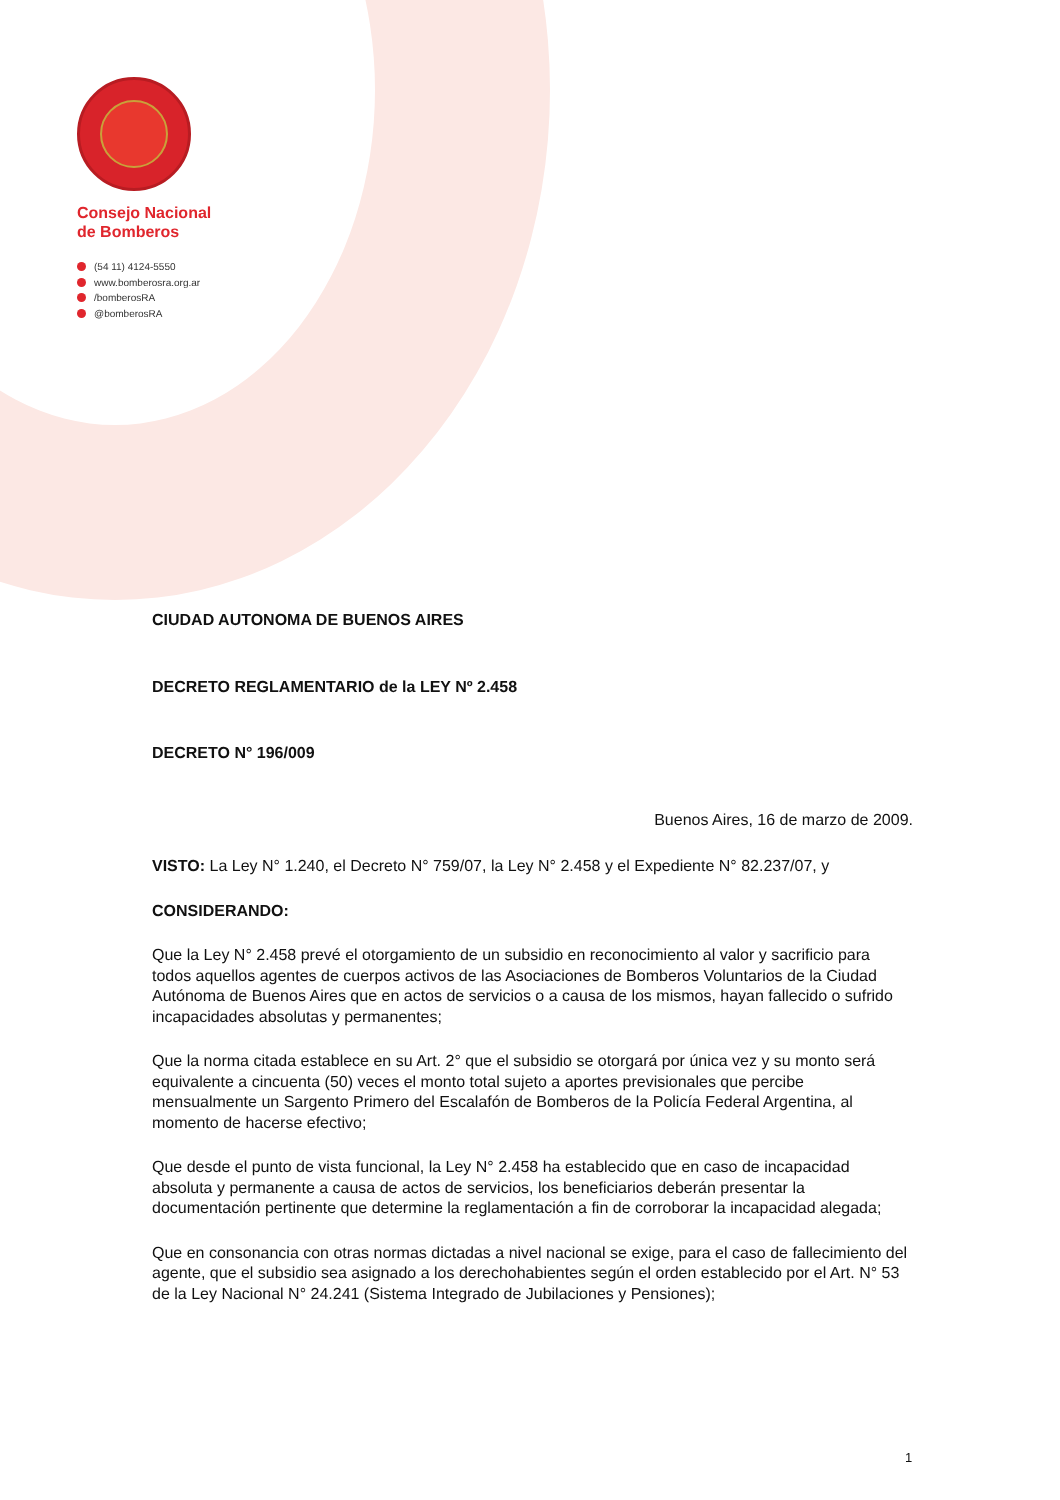Consejo Nacional
de Bomberos
(54 11) 4124-5550
www.bomberosra.org.ar
/bomberosRA
@bomberosRA
CIUDAD AUTONOMA DE BUENOS AIRES
DECRETO REGLAMENTARIO de la LEY Nº 2.458
DECRETO N° 196/009
Buenos Aires, 16 de marzo de 2009.
VISTO: La Ley N° 1.240, el Decreto N° 759/07, la Ley N° 2.458 y el Expediente N° 82.237/07, y
CONSIDERANDO:
Que la Ley N° 2.458 prevé el otorgamiento de un subsidio en reconocimiento al valor y sacrificio para todos aquellos agentes de cuerpos activos de las Asociaciones de Bomberos Voluntarios de la Ciudad Autónoma de Buenos Aires que en actos de servicios o a causa de los mismos, hayan fallecido o sufrido incapacidades absolutas y permanentes;
Que la norma citada establece en su Art. 2° que el subsidio se otorgará por única vez y su monto será equivalente a cincuenta (50) veces el monto total sujeto a aportes previsionales que percibe mensualmente un Sargento Primero del Escalafón de Bomberos de la Policía Federal Argentina, al momento de hacerse efectivo;
Que desde el punto de vista funcional, la Ley N° 2.458 ha establecido que en caso de incapacidad absoluta y permanente a causa de actos de servicios, los beneficiarios deberán presentar la documentación pertinente que determine la reglamentación a fin de corroborar la incapacidad alegada;
Que en consonancia con otras normas dictadas a nivel nacional se exige, para el caso de fallecimiento del agente, que el subsidio sea asignado a los derechohabientes según el orden establecido por el Art. N° 53 de la Ley Nacional N° 24.241 (Sistema Integrado de Jubilaciones y Pensiones);
1